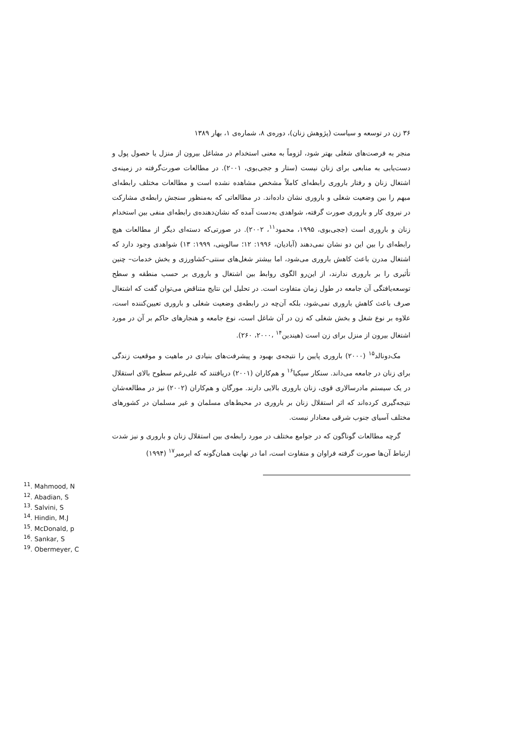۳۶ زن در توسعه و سیاست (پژوهش زنان)، دوره‌ی ۸، شماره‌ی ۱، بهار ۱۳۸۹
منجر به فرصت‌های شغلی بهتر شود، لزوماً به معنی استخدام در مشاغل بیرون از منزل یا حصول پول و دست‌یابی به منابعی برای زنان نیست (ستار و ججی‌بوی، ۲۰۰۱). در مطالعات صورت‌گرفته در زمینه‌ی اشتغال زنان و رفتار باروری رابطه‌ای کاملاً مشخص مشاهده نشده است و مطالعات مختلف رابطه‌ای مبهم را بین وضعیت شغلی و باروری نشان داده‌اند. در مطالعاتی که به‌منظور سنجش رابطه‌ی مشارکت در نیروی کار و باروری صورت گرفته، شواهدی به‌دست آمده که نشان‌دهنده‌ی رابطه‌ای منفی بین استخدام زنان و باروری است (ججی‌بوی، ۱۹۹۵، محمود<sup>۱۱</sup>، ۲۰۰۲). در صورتی‌که دسته‌ای دیگر از مطالعات هیچ رابطه‌ای را بین این دو نشان نمی‌دهند (آبادیان، ۱۹۹۶: ۱۲؛ سالوینی، ۱۹۹۹: ۱۳) شواهدی وجود دارد که اشتغال مدرن باعث کاهش باروری می‌شود، اما بیشتر شغل‌های سنتی–کشاورزی و بخش خدمات– چنین تأثیری را بر باروری ندارند، از این‌رو الگوی روابط بین اشتغال و باروری بر حسب منطقه و سطح توسعه‌یافتگی آن جامعه در طول زمان متفاوت است. در تحلیل این نتایج متناقض می‌توان گفت که اشتغال صرف باعث کاهش باروری نمی‌شود، بلکه آن‌چه در رابطه‌ی وضعیت شغلی و باروری تعیین‌کننده است، علاوه بر نوع شغل و بخش شغلی که زن در آن شاغل است، نوع جامعه و هنجارهای حاکم بر آن در مورد اشتغال بیرون از منزل برای زن است (هیندین<sup>۱۴</sup> ،۲۰۰۰، ۲۶۰).
مک‌دونالد<sup>۱۵</sup> (۲۰۰۰) باروری پایین را نتیجه‌ی بهبود و پیشرفت‌های بنیادی در ماهیت و موقعیت زندگی برای زنان در جامعه می‌داند. سنکار سیکیا<sup>۱۶</sup> و هم‌کاران (۲۰۰۱) دریافتند که علی‌رغم سطوح بالای استقلال در یک سیستم مادرسالاری قوی، زنان باروری بالایی دارند. مورگان و هم‌کاران (۲۰۰۲) نیز در مطالعه‌شان نتیجه‌گیری کرده‌اند که اثر استقلال زنان بر باروری در محیط‌های مسلمان و غیر مسلمان در کشورهای مختلف آسیای جنوب شرقی معنادار نیست.
گرچه مطالعات گوناگون که در جوامع مختلف در مورد رابطه‌ی بین استقلال زنان و باروری و نیز شدت ارتباط آن‌ها صورت گرفته فراوان و متفاوت است، اما در نهایت همان‌گونه که ابرمیر<sup>۱۷</sup> (۱۹۹۴)
<sup>11</sup>. Mahmood, N
<sup>12</sup>. Abadian, S
<sup>13</sup>. Salvini, S
<sup>14</sup>. Hindin, M.J
<sup>15</sup>. McDonald, p
<sup>16</sup>. Sankar, S
<sup>19</sup>. Obermeyer, C